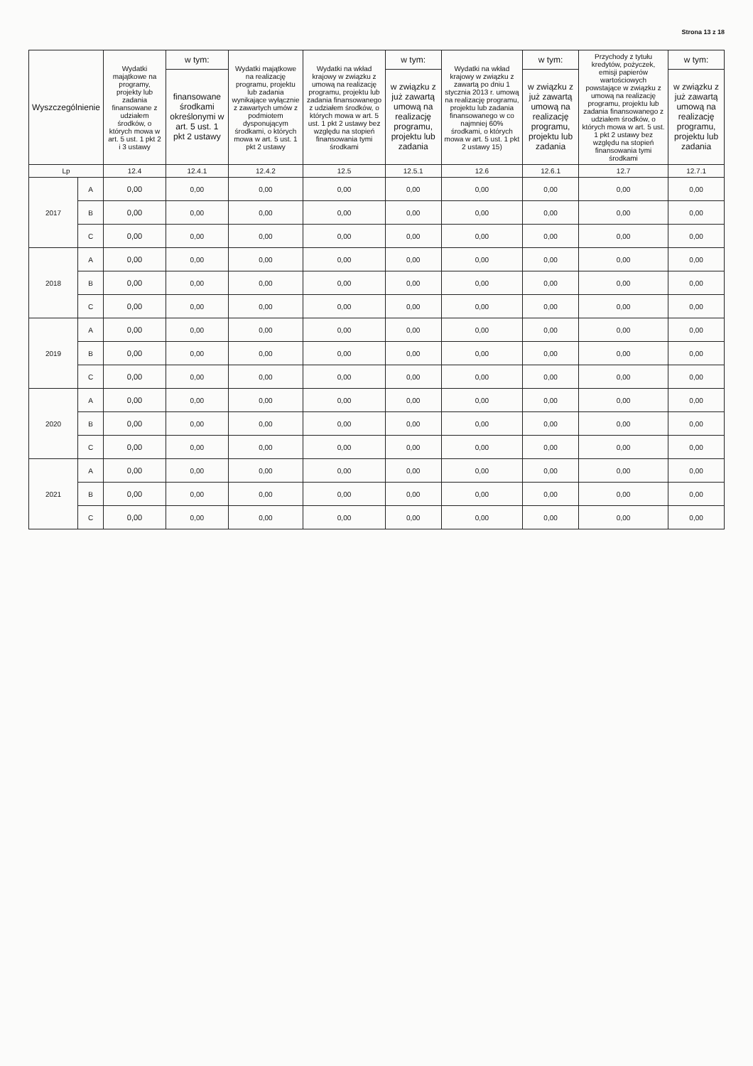Strona 13 z 18
| Wyszczególnienie | | Wydatki majątkowe na programy, projekty lub zadania finansowane z udziałem środków, o których mowa w art. 5 ust. 1 pkt 2 i 3 ustawy | w tym: | Wydatki majątkowe na realizację programu, projektu lub zadania wynikające wyłącznie z zawartych umów z podmiotem dysponującym środkami, o których mowa w art. 5 ust. 1 pkt 2 ustawy | Wydatki na wkład krajowy w związku z umową na realizację programu, projektu lub zadania finansowanego z udziałem środków, o których mowa w art. 5 ust. 1 pkt 2 ustawy bez względu na stopień finansowania tymi środkami | w tym: | Wydatki na wkład krajowy w związku z zawartą po dniu 1 stycznia 2013 r. umową na realizację programu, projektu lub zadania finansowanego w co najmniej 60% środkami, o których mowa w art. 5 ust. 1 pkt 2 ustawy 15) | w tym: | Przychody z tytułu kredytów, pożyczek, emisji papierów wartościowych powstające w związku z umową na realizację programu, projektu lub zadania finansowanego z udziałem środków, o których mowa w art. 5 ust. 1 pkt 2 ustawy bez względu na stopień finansowania tymi środkami | w tym: |
| --- | --- | --- | --- | --- | --- | --- | --- | --- | --- | --- |
| | | | finansowane środkami określonymi w art. 5 ust. 1 pkt 2 ustawy | | | w związku z już zawartą umową na realizację programu, projektu lub zadania | | w związku z już zawartą umową na realizację programu, projektu lub zadania | | w związku z już zawartą umową na realizację programu, projektu lub zadania |
| Lp | | 12.4 | 12.4.1 | 12.4.2 | 12.5 | 12.5.1 | 12.6 | 12.6.1 | 12.7 | 12.7.1 |
| 2017 | A | 0,00 | 0,00 | 0,00 | 0,00 | 0,00 | 0,00 | 0,00 | 0,00 | 0,00 |
| | B | 0,00 | 0,00 | 0,00 | 0,00 | 0,00 | 0,00 | 0,00 | 0,00 | 0,00 |
| | C | 0,00 | 0,00 | 0,00 | 0,00 | 0,00 | 0,00 | 0,00 | 0,00 | 0,00 |
| 2018 | A | 0,00 | 0,00 | 0,00 | 0,00 | 0,00 | 0,00 | 0,00 | 0,00 | 0,00 |
| | B | 0,00 | 0,00 | 0,00 | 0,00 | 0,00 | 0,00 | 0,00 | 0,00 | 0,00 |
| | C | 0,00 | 0,00 | 0,00 | 0,00 | 0,00 | 0,00 | 0,00 | 0,00 | 0,00 |
| 2019 | A | 0,00 | 0,00 | 0,00 | 0,00 | 0,00 | 0,00 | 0,00 | 0,00 | 0,00 |
| | B | 0,00 | 0,00 | 0,00 | 0,00 | 0,00 | 0,00 | 0,00 | 0,00 | 0,00 |
| | C | 0,00 | 0,00 | 0,00 | 0,00 | 0,00 | 0,00 | 0,00 | 0,00 | 0,00 |
| 2020 | A | 0,00 | 0,00 | 0,00 | 0,00 | 0,00 | 0,00 | 0,00 | 0,00 | 0,00 |
| | B | 0,00 | 0,00 | 0,00 | 0,00 | 0,00 | 0,00 | 0,00 | 0,00 | 0,00 |
| | C | 0,00 | 0,00 | 0,00 | 0,00 | 0,00 | 0,00 | 0,00 | 0,00 | 0,00 |
| 2021 | A | 0,00 | 0,00 | 0,00 | 0,00 | 0,00 | 0,00 | 0,00 | 0,00 | 0,00 |
| | B | 0,00 | 0,00 | 0,00 | 0,00 | 0,00 | 0,00 | 0,00 | 0,00 | 0,00 |
| | C | 0,00 | 0,00 | 0,00 | 0,00 | 0,00 | 0,00 | 0,00 | 0,00 | 0,00 |